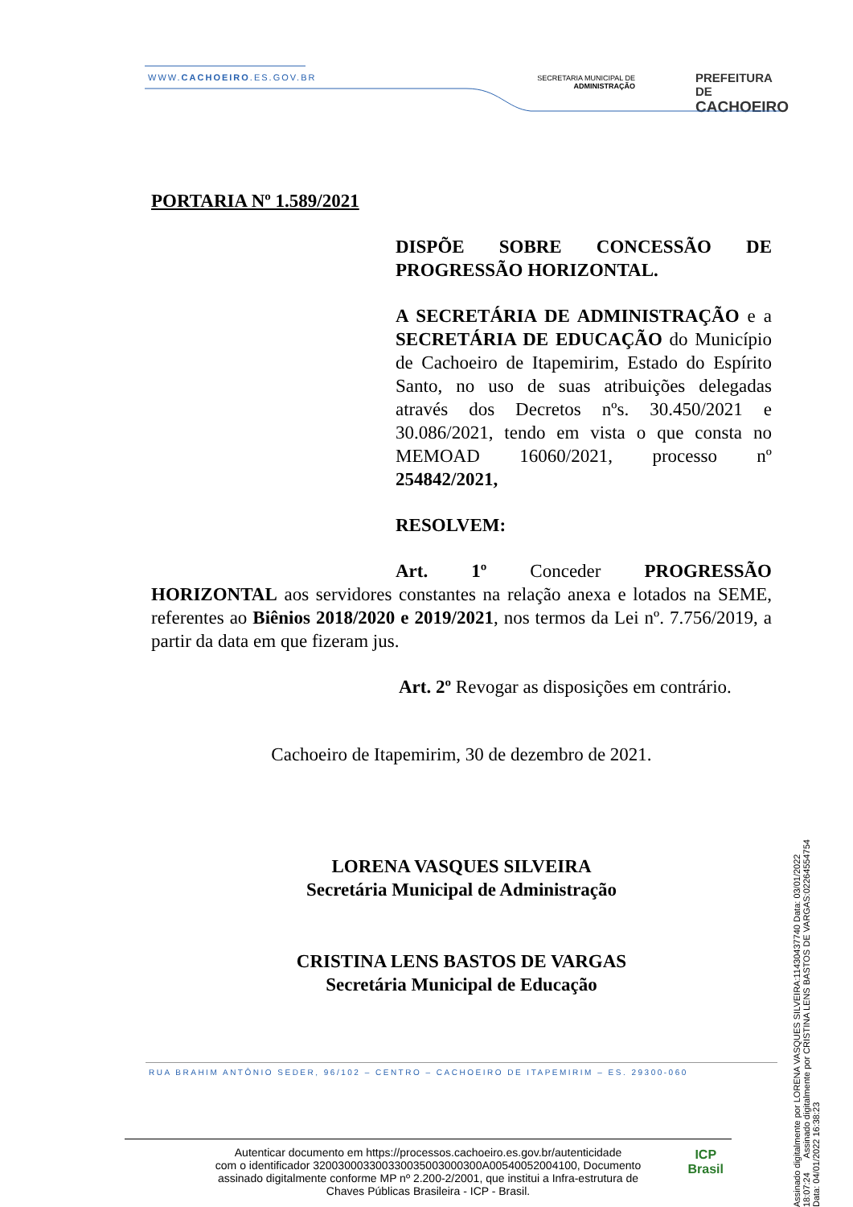WWW.CACHOEIRO.ES.GOV.BR
SECRETARIA MUNICIPAL DE
ADMINISTRAÇÃO
PREFEITURA DE
CACHOEIRO
PORTARIA Nº 1.589/2021
DISPÕE SOBRE CONCESSÃO DE PROGRESSÃO HORIZONTAL.
A SECRETÁRIA DE ADMINISTRAÇÃO e a SECRETÁRIA DE EDUCAÇÃO do Município de Cachoeiro de Itapemirim, Estado do Espírito Santo, no uso de suas atribuições delegadas através dos Decretos nºs. 30.450/2021 e 30.086/2021, tendo em vista o que consta no MEMOAD 16060/2021, processo nº 254842/2021,
RESOLVEM:
Art. 1º Conceder PROGRESSÃO HORIZONTAL aos servidores constantes na relação anexa e lotados na SEME, referentes ao Biênios 2018/2020 e 2019/2021, nos termos da Lei nº. 7.756/2019, a partir da data em que fizeram jus.
Art. 2º Revogar as disposições em contrário.
Cachoeiro de Itapemirim, 30 de dezembro de 2021.
LORENA VASQUES SILVEIRA
Secretária Municipal de Administração
CRISTINA LENS BASTOS DE VARGAS
Secretária Municipal de Educação
RUA BRAHIM ANTÔNIO SEDER, 96/102 – CENTRO – CACHOEIRO DE ITAPEMIRIM – ES. 29300-060
Autenticar documento em https://processos.cachoeiro.es.gov.br/autenticidade
com o identificador 320030003300330035003000300A00540052004100, Documento
assinado digitalmente conforme MP nº 2.200-2/2001, que institui a Infra-estrutura de
Chaves Públicas Brasileira - ICP - Brasil.
ICP
Brasil
Assinado digitalmente por LORENA VASQUES SILVEIRA:11430437740 Data: 03/01/2022 18:07:24 Assinado digitalmente por CRISTINA LENS BASTOS DE VARGAS:02264554754 Data: 04/01/2022 16:38:23